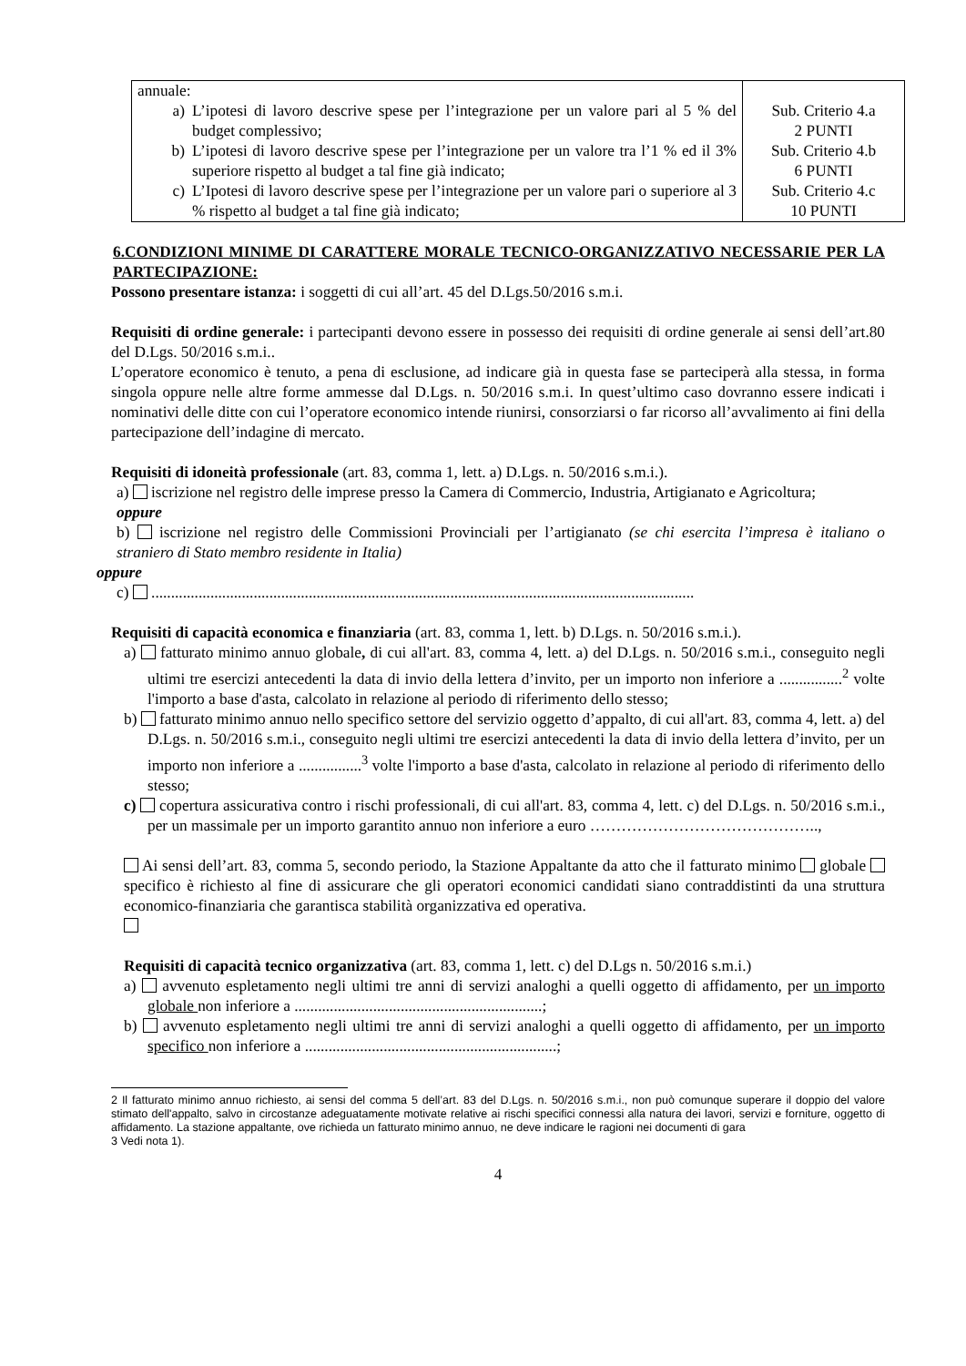| annuale: a) L’ipotesi di lavoro descrive spese per l’integrazione per un valore pari al 5 % del budget complessivo; b) L’ipotesi di lavoro descrive spese per l’integrazione per un valore tra l’1 % ed il 3% superiore rispetto al budget a tal fine già indicato; c) L’Ipotesi di lavoro descrive spese per l’integrazione per un valore pari o superiore al 3 % rispetto al budget a tal fine già indicato; | Sub. Criterio 4.a 2 PUNTI Sub. Criterio 4.b 6 PUNTI Sub. Criterio 4.c 10 PUNTI |
6.CONDIZIONI MINIME DI CARATTERE MORALE TECNICO-ORGANIZZATIVO NECESSARIE PER LA PARTECIPAZIONE:
Possono presentare istanza: i soggetti di cui all’art. 45 del D.Lgs.50/2016 s.m.i.
Requisiti di ordine generale: i partecipanti devono essere in possesso dei requisiti di ordine generale ai sensi dell’art.80 del D.Lgs. 50/2016 s.m.i..
L’operatore economico è tenuto, a pena di esclusione, ad indicare già in questa fase se parteciperà alla stessa, in forma singola oppure nelle altre forme ammesse dal D.Lgs. n. 50/2016 s.m.i. In quest’ultimo caso dovranno essere indicati i nominativi delle ditte con cui l’operatore economico intende riunirsi, consorziarsi o far ricorso all’avvalimento ai fini della partecipazione dell’indagine di mercato.
Requisiti di idoneità professionale (art. 83, comma 1, lett. a) D.Lgs. n. 50/2016 s.m.i.).
a) iscrizione nel registro delle imprese presso la Camera di Commercio, Industria, Artigianato e Agricoltura;
oppure
b) iscrizione nel registro delle Commissioni Provinciali per l’artigianato (se chi esercita l’impresa è italiano o straniero di Stato membro residente in Italia)
oppure
c) ..........................................................................................................................................
Requisiti di capacità economica e finanziaria (art. 83, comma 1, lett. b) D.Lgs. n. 50/2016 s.m.i.).
a) fatturato minimo annuo globale, di cui all'art. 83, comma 4, lett. a) del D.Lgs. n. 50/2016 s.m.i., conseguito negli ultimi tre esercizi antecedenti la data di invio della lettera d’invito, per un importo non inferiore a ................<sup>2</sup> volte l'importo a base d'asta, calcolato in relazione al periodo di riferimento dello stesso;
b) fatturato minimo annuo nello specifico settore del servizio oggetto d’appalto, di cui all'art. 83, comma 4, lett. a) del D.Lgs. n. 50/2016 s.m.i., conseguito negli ultimi tre esercizi antecedenti la data di invio della lettera d’invito, per un importo non inferiore a ................<sup>3</sup> volte l'importo a base d'asta, calcolato in relazione al periodo di riferimento dello stesso;
c) copertura assicurativa contro i rischi professionali, di cui all'art. 83, comma 4, lett. c) del D.Lgs. n. 50/2016 s.m.i., per un massimale per un importo garantito annuo non inferiore a euro ……………………………………..,
Ai sensi dell’art. 83, comma 5, secondo periodo, la Stazione Appaltante da atto che il fatturato minimo globale specifico è richiesto al fine di assicurare che gli operatori economici candidati siano contraddistinti da una struttura economico-finanziaria che garantisca stabilità organizzativa ed operativa.
Requisiti di capacità tecnico organizzativa (art. 83, comma 1, lett. c) del D.Lgs n. 50/2016 s.m.i.)
a) avvenuto espletamento negli ultimi tre anni di servizi analoghi a quelli oggetto di affidamento, per un importo globale non inferiore a ...............................................................;
b) avvenuto espletamento negli ultimi tre anni di servizi analoghi a quelli oggetto di affidamento, per un importo specifico non inferiore a ................................................................;
2 Il fatturato minimo annuo richiesto, ai sensi del comma 5 dell’art. 83 del D.Lgs. n. 50/2016 s.m.i., non può comunque superare il doppio del valore stimato dell'appalto, salvo in circostanze adeguatamente motivate relative ai rischi specifici connessi alla natura dei lavori, servizi e forniture, oggetto di affidamento. La stazione appaltante, ove richieda un fatturato minimo annuo, ne deve indicare le ragioni nei documenti di gara
3 Vedi nota 1).
4